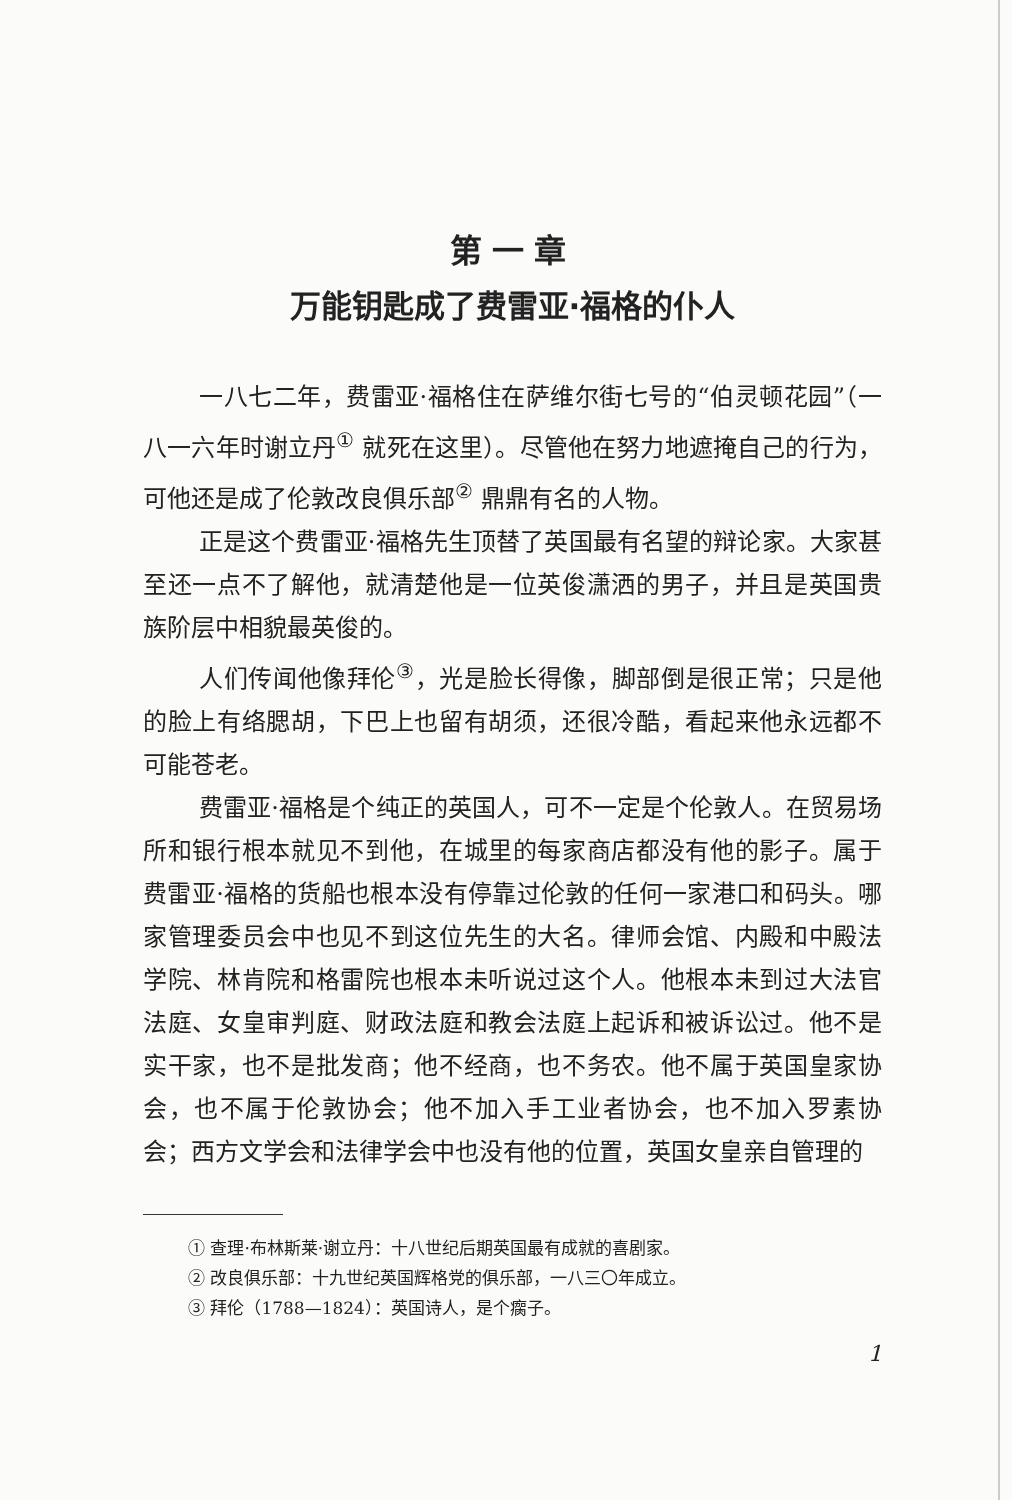第一章
万能钥匙成了费雷亚·福格的仆人
一八七二年，费雷亚·福格住在萨维尔街七号的“伯灵顿花园”（一八一六年时谢立丹<sup>①</sup> 就死在这里）。尽管他在努力地遮掩自己的行为，可他还是成了伦敦改良俱乐部<sup>②</sup> 鼎鼎有名的人物。
正是这个费雷亚·福格先生顶替了英国最有名望的辩论家。大家甚至还一点不了解他，就清楚他是一位英俊潇洒的男子，并且是英国贵族阶层中相貌最英俊的。
人们传闻他像拜伦<sup>③</sup>，光是脸长得像，脚部倒是很正常；只是他的脸上有络腮胡，下巴上也留有胡须，还很冷酷，看起来他永远都不可能苍老。
费雷亚·福格是个纯正的英国人，可不一定是个伦敦人。在贸易场所和银行根本就见不到他，在城里的每家商店都没有他的影子。属于费雷亚·福格的货船也根本没有停靠过伦敦的任何一家港口和码头。哪家管理委员会中也见不到这位先生的大名。律师会馆、内殿和中殿法学院、林肯院和格雷院也根本未听说过这个人。他根本未到过大法官法庭、女皇审判庭、财政法庭和教会法庭上起诉和被诉讼过。他不是实干家，也不是批发商；他不经商，也不务农。他不属于英国皇家协会，也不属于伦敦协会；他不加入手工业者协会，也不加入罗素协会；西方文学会和法律学会中也没有他的位置，英国女皇亲自管理的
① 查理·布林斯莱·谢立丹：十八世纪后期英国最有成就的喜剧家。
② 改良俱乐部：十九世纪英国辉格党的俱乐部，一八三〇年成立。
③ 拜伦（1788—1824）：英国诗人，是个瘸子。
1